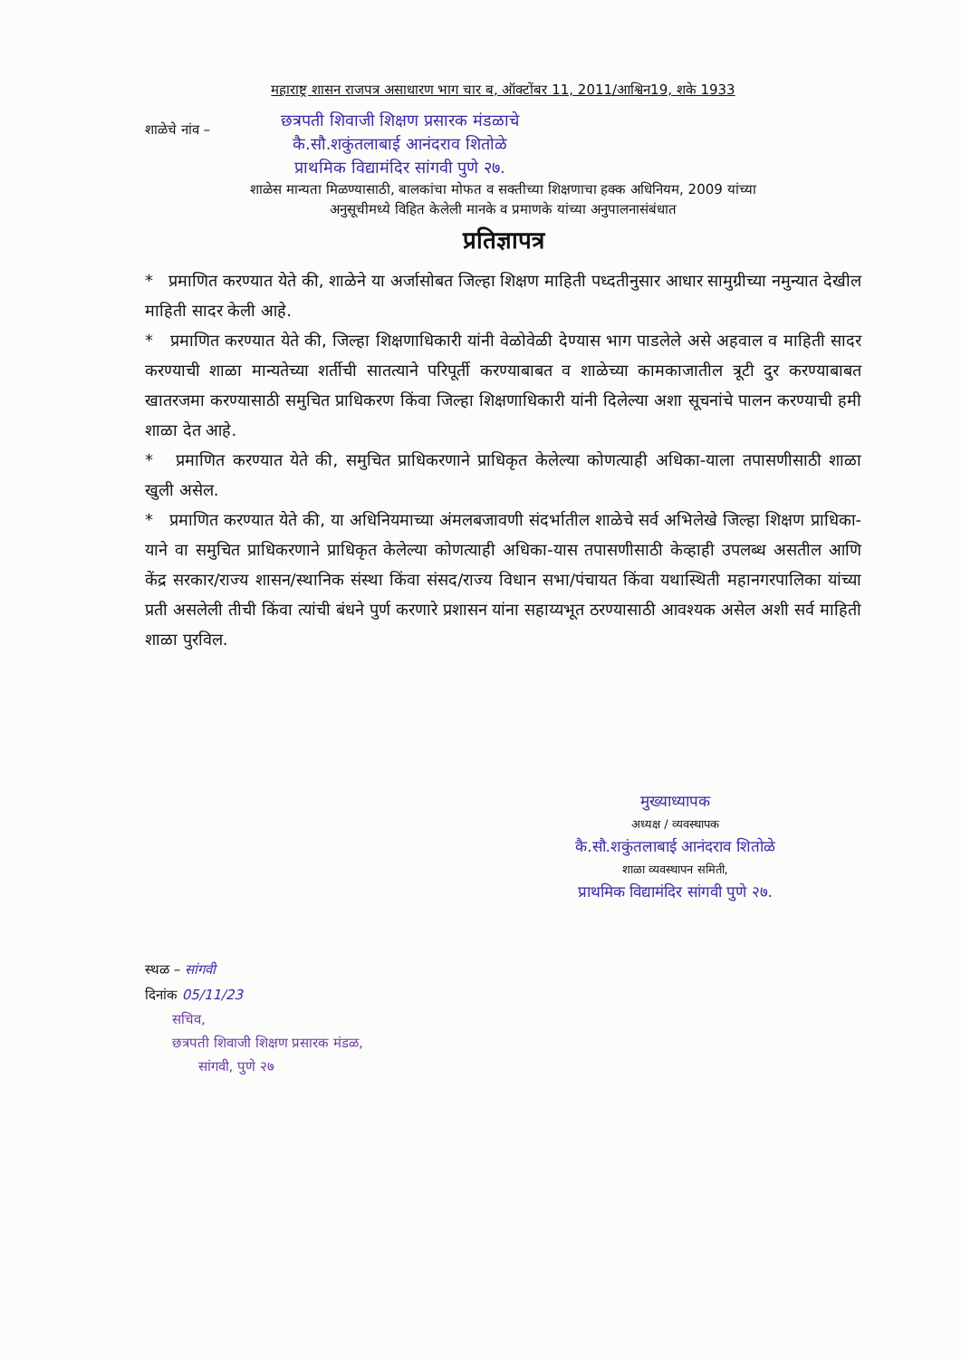महाराष्ट्र शासन राजपत्र असाधारण भाग चार ब, ऑक्टोंबर 11, 2011/आश्विन19, शके 1933
शाळेचे नांव –
छत्रपती शिवाजी शिक्षण प्रसारक मंडळाचे
कै.सौ.शकुंतलाबाई आनंदराव शितोळे
प्राथमिक विद्यामंदिर सांगवी पुणे २७.
शाळेस मान्यता मिळण्यासाठी, बालकांचा मोफत व सक्तीच्या शिक्षणाचा हक्क अधिनियम, 2009 यांच्या
अनुसूचीमध्ये विहित केलेली मानके व प्रमाणके यांच्या अनुपालनासंबंधात
प्रतिज्ञापत्र
* प्रमाणित करण्यात येते की, शाळेने या अर्जासोबत जिल्हा शिक्षण माहिती पध्दतीनुसार आधार सामुग्रीच्या नमुन्यात देखील माहिती सादर केली आहे.
* प्रमाणित करण्यात येते की, जिल्हा शिक्षणाधिकारी यांनी वेळोवेळी देण्यास भाग पाडलेले असे अहवाल व माहिती सादर करण्याची शाळा मान्यतेच्या शर्तीची सातत्याने परिपूर्ती करण्याबाबत व शाळेच्या कामकाजातील त्रूटी दुर करण्याबाबत खातरजमा करण्यासाठी समुचित प्राधिकरण किंवा जिल्हा शिक्षणाधिकारी यांनी दिलेल्या अशा सूचनांचे पालन करण्याची हमी शाळा देत आहे.
* प्रमाणित करण्यात येते की, समुचित प्राधिकरणाने प्राधिकृत केलेल्या कोणत्याही अधिका-याला तपासणीसाठी शाळा खुली असेल.
* प्रमाणित करण्यात येते की, या अधिनियमाच्या अंमलबजावणी संदर्भातील शाळेचे सर्व अभिलेखे जिल्हा शिक्षण प्राधिका-याने वा समुचित प्राधिकरणाने प्राधिकृत केलेल्या कोणत्याही अधिका-यास तपासणीसाठी केव्हाही उपलब्ध असतील आणि केंद्र सरकार/राज्य शासन/स्थानिक संस्था किंवा संसद/राज्य विधान सभा/पंचायत किंवा यथास्थिती महानगरपालिका यांच्या प्रती असलेली तीची किंवा त्यांची बंधने पुर्ण करणारे प्रशासन यांना सहाय्यभूत ठरण्यासाठी आवश्यक असेल अशी सर्व माहिती शाळा पुरविल.
मुख्याध्यापक
अध्यक्ष / व्यवस्थापक
कै.सौ.शकुंतलाबाई आनंदराव शितोळे
शाळा व्यवस्थापन समिती,
प्राथमिक विद्यामंदिर सांगवी पुणे २७.
स्थळ – सांगवी
दिनांक 05/11/23
सचिव,
छत्रपती शिवाजी शिक्षण प्रसारक मंडळ,
सांगवी, पुणे २७